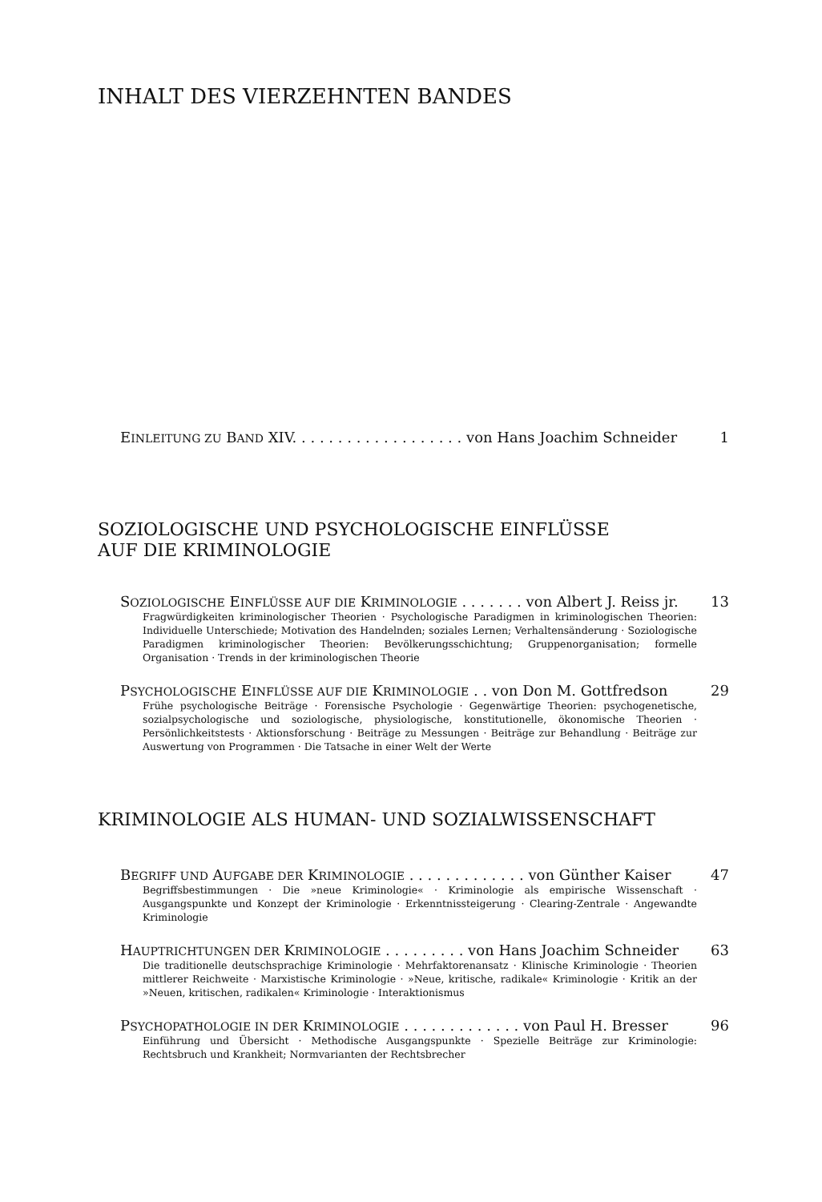INHALT DES VIERZEHNTEN BANDES
EINLEITUNG ZU BAND XIV. . . . . . . . . . . . . . . . . . . von Hans Joachim Schneider 1
SOZIOLOGISCHE UND PSYCHOLOGISCHE EINFLÜSSE
AUF DIE KRIMINOLOGIE
SOZIOLOGISCHE EINFLÜSSE AUF DIE KRIMINOLOGIE . . . . . . . von Albert J. Reiss jr. 13
Fragwürdigkeiten kriminologischer Theorien · Psychologische Paradigmen in kriminologischen Theorien: Individuelle Unterschiede; Motivation des Handelnden; soziales Lernen; Verhaltensänderung · Soziologische Paradigmen kriminologischer Theorien: Bevölkerungsschichtung; Gruppenorganisation; formelle Organisation · Trends in der kriminologischen Theorie
PSYCHOLOGISCHE EINFLÜSSE AUF DIE KRIMINOLOGIE . . von Don M. Gottfredson 29
Frühe psychologische Beiträge · Forensische Psychologie · Gegenwärtige Theorien: psychogenetische, sozialpsychologische und soziologische, physiologische, konstitutionelle, ökonomische Theorien · Persönlichkeitstests · Aktionsforschung · Beiträge zu Messungen · Beiträge zur Behandlung · Beiträge zur Auswertung von Programmen · Die Tatsache in einer Welt der Werte
KRIMINOLOGIE ALS HUMAN- UND SOZIALWISSENSCHAFT
BEGRIFF UND AUFGABE DER KRIMINOLOGIE . . . . . . . . . . . . . von Günther Kaiser 47
Begriffsbestimmungen · Die »neue Kriminologie« · Kriminologie als empirische Wissenschaft · Ausgangspunkte und Konzept der Kriminologie · Erkenntnissteigerung · Clearing-Zentrale · Angewandte Kriminologie
HAUPTRICHTUNGEN DER KRIMINOLOGIE . . . . . . . . . von Hans Joachim Schneider 63
Die traditionelle deutschsprachige Kriminologie · Mehrfaktorenansatz · Klinische Kriminologie · Theorien mittlerer Reichweite · Marxistische Kriminologie · »Neue, kritische, radikale« Kriminologie · Kritik an der »Neuen, kritischen, radikalen« Kriminologie · Interaktionismus
PSYCHOPATHOLOGIE IN DER KRIMINOLOGIE . . . . . . . . . . . . . von Paul H. Bresser 96
Einführung und Übersicht · Methodische Ausgangspunkte · Spezielle Beiträge zur Kriminologie: Rechtsbruch und Krankheit; Normvarianten der Rechtsbrecher